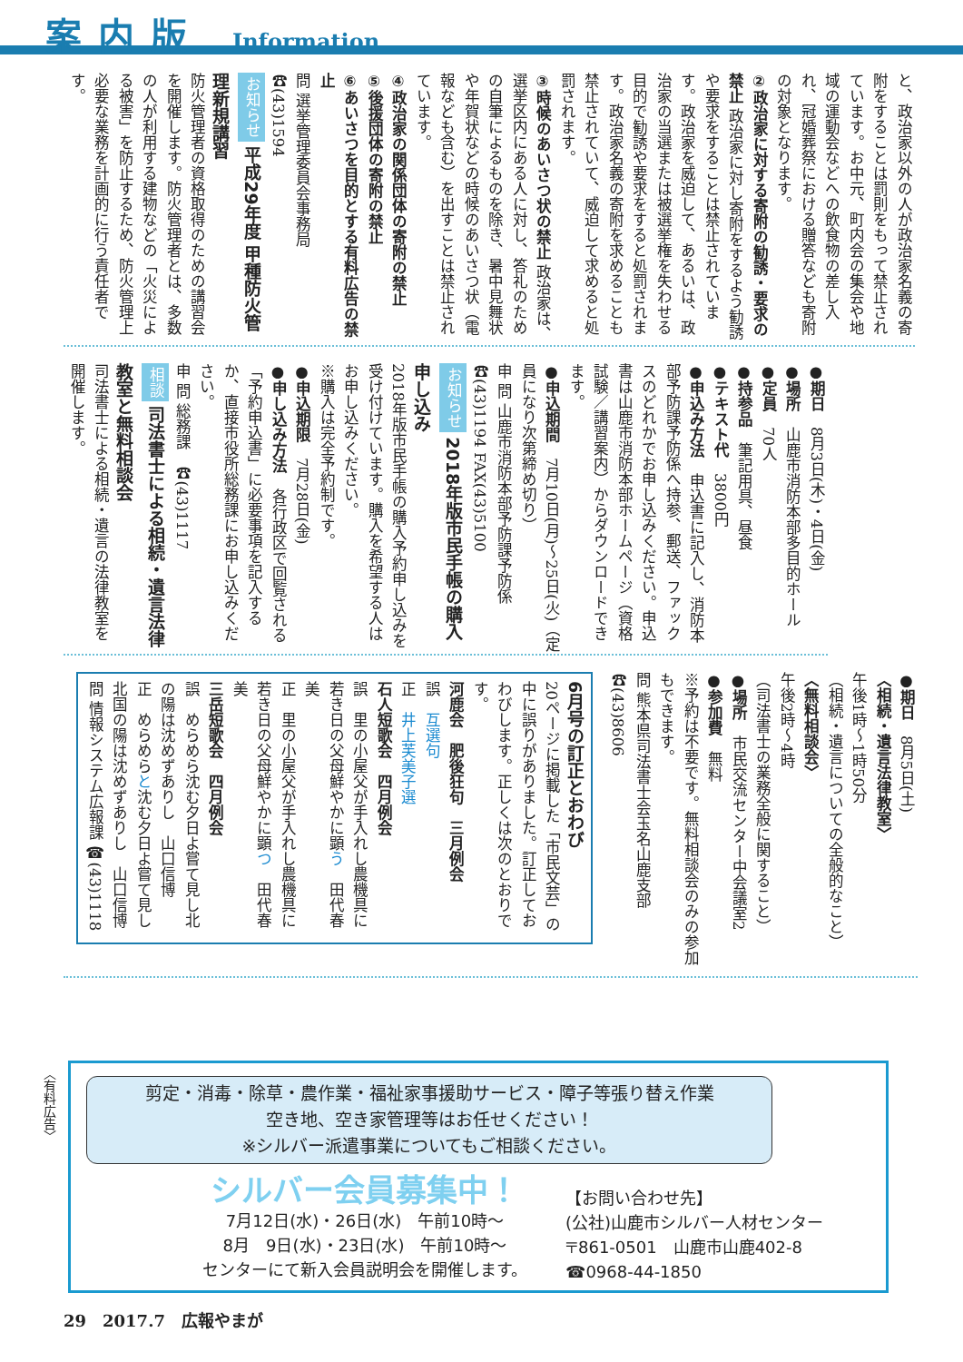案内版 Information
と、政治家以外の人が政治家名義の寄附をすることは罰則をもって禁止されています。お中元、町内会の集会や地域の運動会などへの飲食物の差し入れ、冠婚葬祭における贈答なども寄附の対象となります。
②政治家に対する寄附の勧誘・要求の禁止 政治家に対し寄附をするよう勧誘や要求をすることは禁止されています。政治家を威迫して、あるいは、政治家の当選または被選挙権を失わせる目的で勧誘や要求をすると処罰されます。政治家名義の寄附を求めることも禁止されていて、威迫して求めると処罰されます。
③時候のあいさつ状の禁止 政治家は、選挙区内にある人に対し、答礼のための自筆によるものを除き、暑中見舞状や年賀状などの時候のあいさつ状（電報なども含む）を出すことは禁止されています。
④政治家の関係団体の寄附の禁止
⑤後援団体の寄附の禁止
⑥あいさつを目的とする有料広告の禁止
問 選挙管理委員会事務局　☎(43)1594
お知らせ 平成29年度 甲種防火管理新規講習
防火管理者の資格取得のための講習会を開催します。防火管理者とは、多数の人が利用する建物などの「火災による被害」を防止するため、防火管理上必要な業務を計画的に行う責任者です。
●期日　8月3日(木)・4日(金)
●場所　山鹿市消防本部多目的ホール
●定員　70人
●持参品　筆記用具、昼食
●テキスト代　3800円
●申込み方法　申込書に記入し、消防本部予防課予防係へ持参、郵送、ファックスのどれかでお申し込みください。申込書は山鹿市消防本部ホームページ（資格試験／講習案内）からダウンロードできます。
●申込期間　7月10日(月)～25日(火)（定員になり次第締め切り）
申 問 山鹿市消防本部予防課予防係　☎(43)1194 FAX(43)5100
お知らせ 2018年版市民手帳の購入申し込み
2018年版市民手帳の購入予約申し込みを受け付けています。購入を希望する人はお申し込みください。
※購入は完全予約制です。
●申込期限　7月28日(金)
●申し込み方法　各行政区で回覧される「予約申込書」に必要事項を記入するか、直接市役所総務課にお申し込みください。
申 問 総務課　☎(43)1117
相談 司法書士による相続・遺言法律教室と無料相談会
司法書士による相続・遺言の法律教室を開催します。
●期日　8月5日(土)
〈相続・遺言法律教室〉
午後1時～1時50分
（相続・遺言についての全般的なこと）
〈無料相談会〉
午後2時～4時
（司法書士の業務全般に関すること）
●場所　市民交流センター中会議室2
●参加費　無料
※予約は不要です。無料相談会のみの参加もできます。
問 熊本県司法書士会玉名山鹿支部　☎(43)8606
6月号の訂正とおわび
20ページに掲載した「市民文芸」の中に誤りがありました。訂正しておわびします。正しくは次のとおりです。
河鹿会　肥後狂句　三月例会
誤　互選句
正　井上芙美子選
石人短歌会　四月例会
誤　里の小屋父が手入れし農機具に若き日の父母鮮やかに顕う　田代春美
正　里の小屋父が手入れし農機具に若き日の父母鮮やかに顕つ　田代春美
三岳短歌会　四月例会
誤　めらめら沈む夕日よ嘗て見し北の陽は沈めずありし　山口信博
正　めらめらと沈む夕日よ嘗て見し北国の陽は沈めずありし　山口信博
問 情報システム広報課 ☎(43)1118
〈有料広告〉
剪定・消毒・除草・農作業・福祉家事援助サービス・障子等張り替え作業
空き地、空き家管理等はお任せください！
※シルバー派遣事業についてもご相談ください。
シルバー会員募集中！
7月12日(水)・26日(水)　午前10時～
8月　9日(水)・23日(水)　午前10時～
センターにて新入会員説明会を開催します。
【お問い合わせ先】
(公社)山鹿市シルバー人材センター
〒861-0501　山鹿市山鹿402-8
☎0968-44-1850
29　2017.7　広報やまが